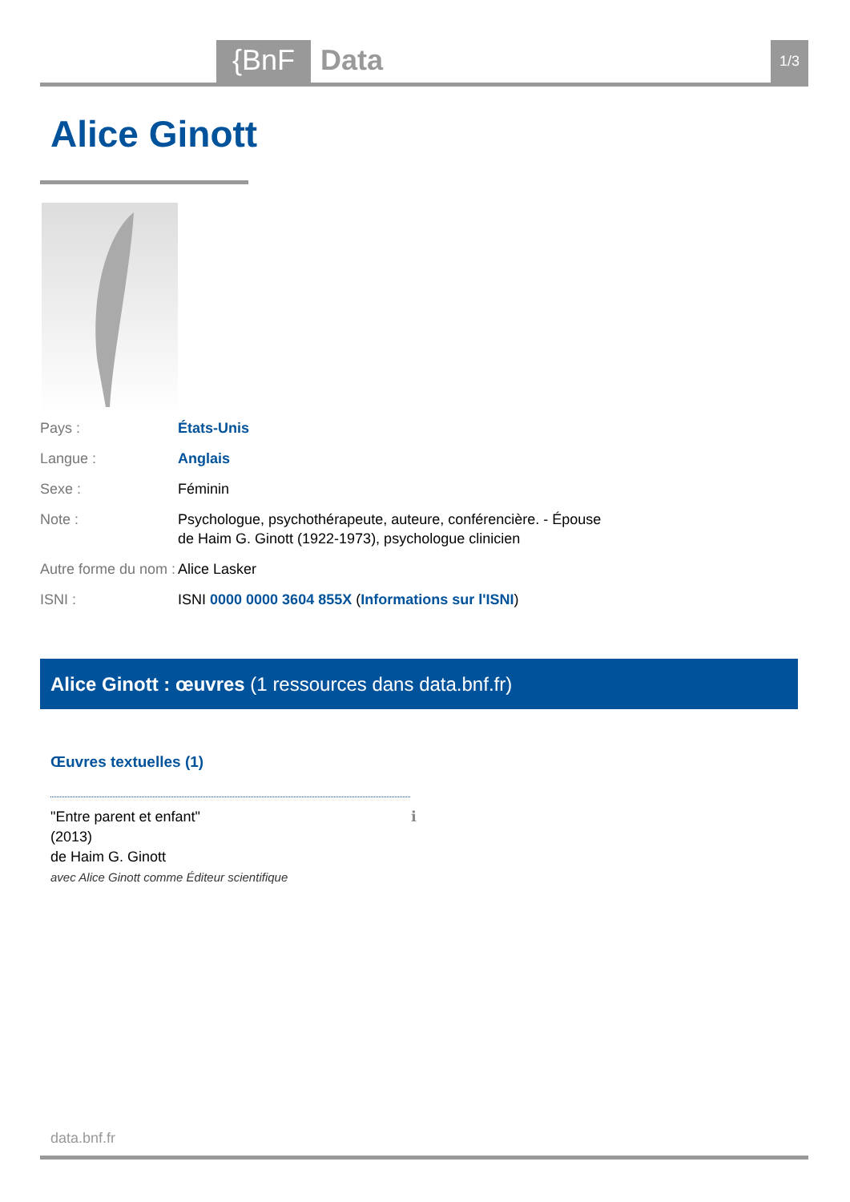{BnF Data 1/3
Alice Ginott
Pays : États-Unis
Langue : Anglais
Sexe : Féminin
Note : Psychologue, psychothérapeute, auteure, conférencière. - Épouse de Haim G. Ginott (1922-1973), psychologue clinicien
Autre forme du nom :
Alice Lasker
ISNI : ISNI 0000 0000 3604 855X (Informations sur l'ISNI)
Alice Ginott : œuvres (1 ressources dans data.bnf.fr)
Œuvres textuelles (1)
ℹ "Entre parent et enfant"
(2013)
de Haim G. Ginott
avec Alice Ginott comme Éditeur scientifique
data.bnf.fr